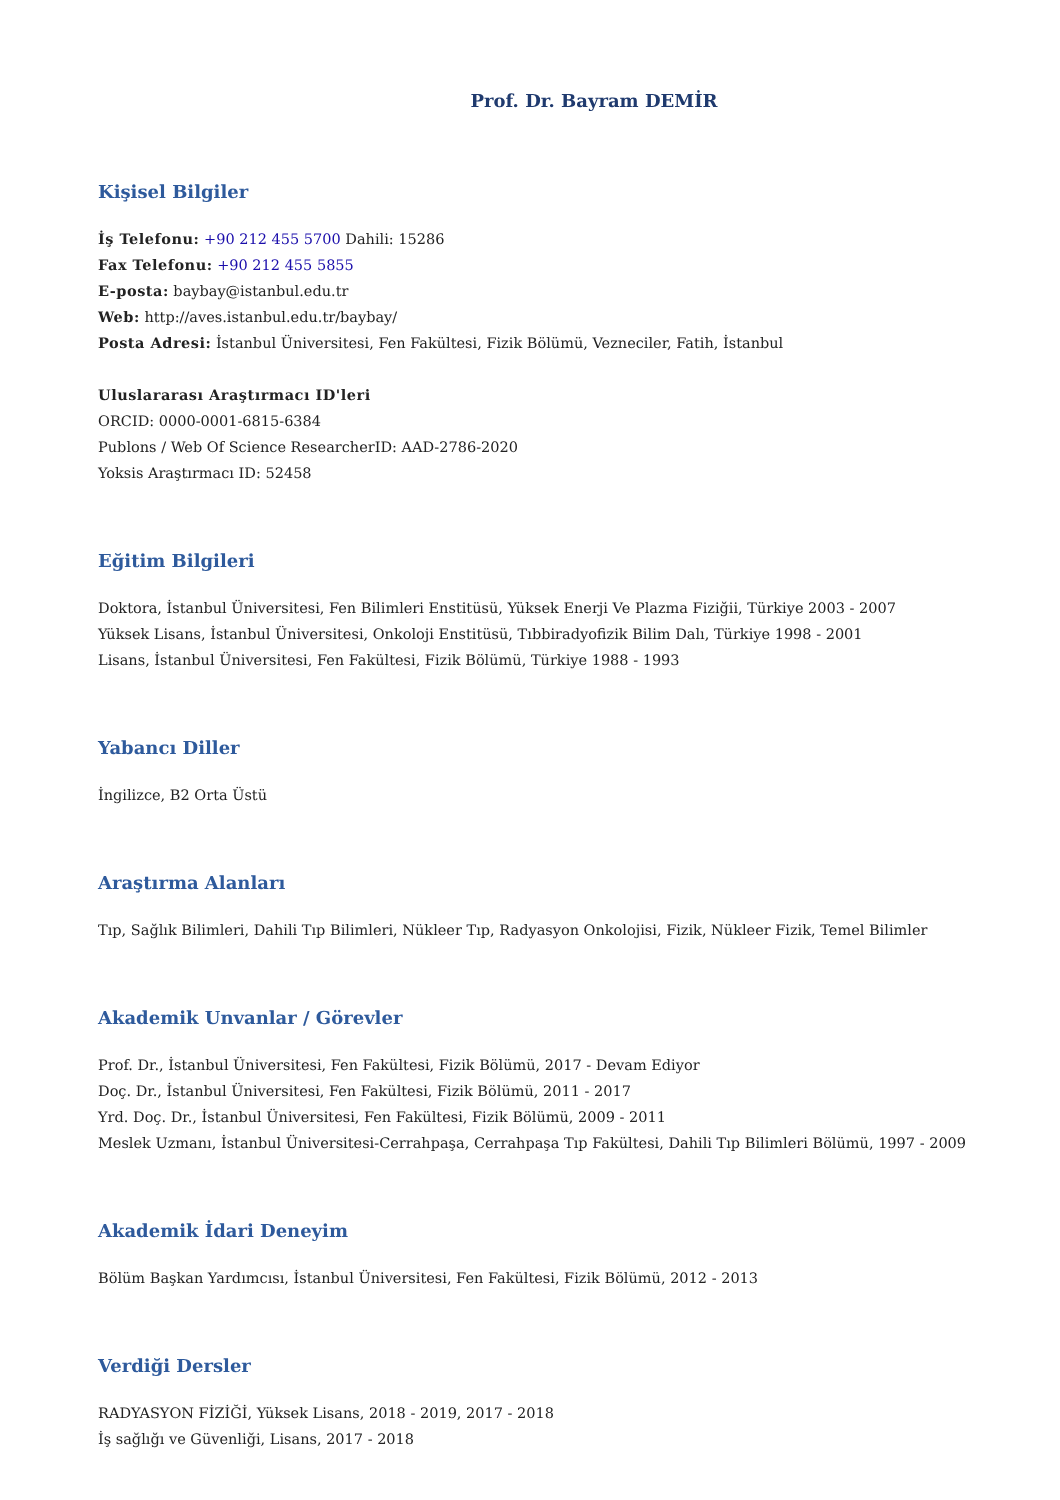Prof. Dr. Bayram DEMİR
Kişisel Bilgiler
İş Telefonu: +90 212 455 5700 Dahili: 15286
Fax Telefonu: +90 212 455 5855
E-posta: baybay@istanbul.edu.tr
Web: http://aves.istanbul.edu.tr/baybay/
Posta Adresi: İstanbul Üniversitesi, Fen Fakültesi, Fizik Bölümü, Vezneciler, Fatih, İstanbul
Uluslararası Araştırmacı ID'leri
ORCID: 0000-0001-6815-6384
Publons / Web Of Science ResearcherID: AAD-2786-2020
Yoksis Araştırmacı ID: 52458
Eğitim Bilgileri
Doktora, İstanbul Üniversitesi, Fen Bilimleri Enstitüsü, Yüksek Enerji Ve Plazma Fiziğii, Türkiye 2003 - 2007
Yüksek Lisans, İstanbul Üniversitesi, Onkoloji Enstitüsü, Tıbbiradyofizik Bilim Dalı, Türkiye 1998 - 2001
Lisans, İstanbul Üniversitesi, Fen Fakültesi, Fizik Bölümü, Türkiye 1988 - 1993
Yabancı Diller
İngilizce, B2 Orta Üstü
Araştırma Alanları
Tıp, Sağlık Bilimleri, Dahili Tıp Bilimleri, Nükleer Tıp, Radyasyon Onkolojisi, Fizik, Nükleer Fizik, Temel Bilimler
Akademik Unvanlar / Görevler
Prof. Dr., İstanbul Üniversitesi, Fen Fakültesi, Fizik Bölümü, 2017 - Devam Ediyor
Doç. Dr., İstanbul Üniversitesi, Fen Fakültesi, Fizik Bölümü, 2011 - 2017
Yrd. Doç. Dr., İstanbul Üniversitesi, Fen Fakültesi, Fizik Bölümü, 2009 - 2011
Meslek Uzmanı, İstanbul Üniversitesi-Cerrahpaşa, Cerrahpaşa Tıp Fakültesi, Dahili Tıp Bilimleri Bölümü, 1997 - 2009
Akademik İdari Deneyim
Bölüm Başkan Yardımcısı, İstanbul Üniversitesi, Fen Fakültesi, Fizik Bölümü, 2012 - 2013
Verdiği Dersler
RADYASYON FİZİĞİ, Yüksek Lisans, 2018 - 2019, 2017 - 2018
İş sağlığı ve Güvenliği, Lisans, 2017 - 2018